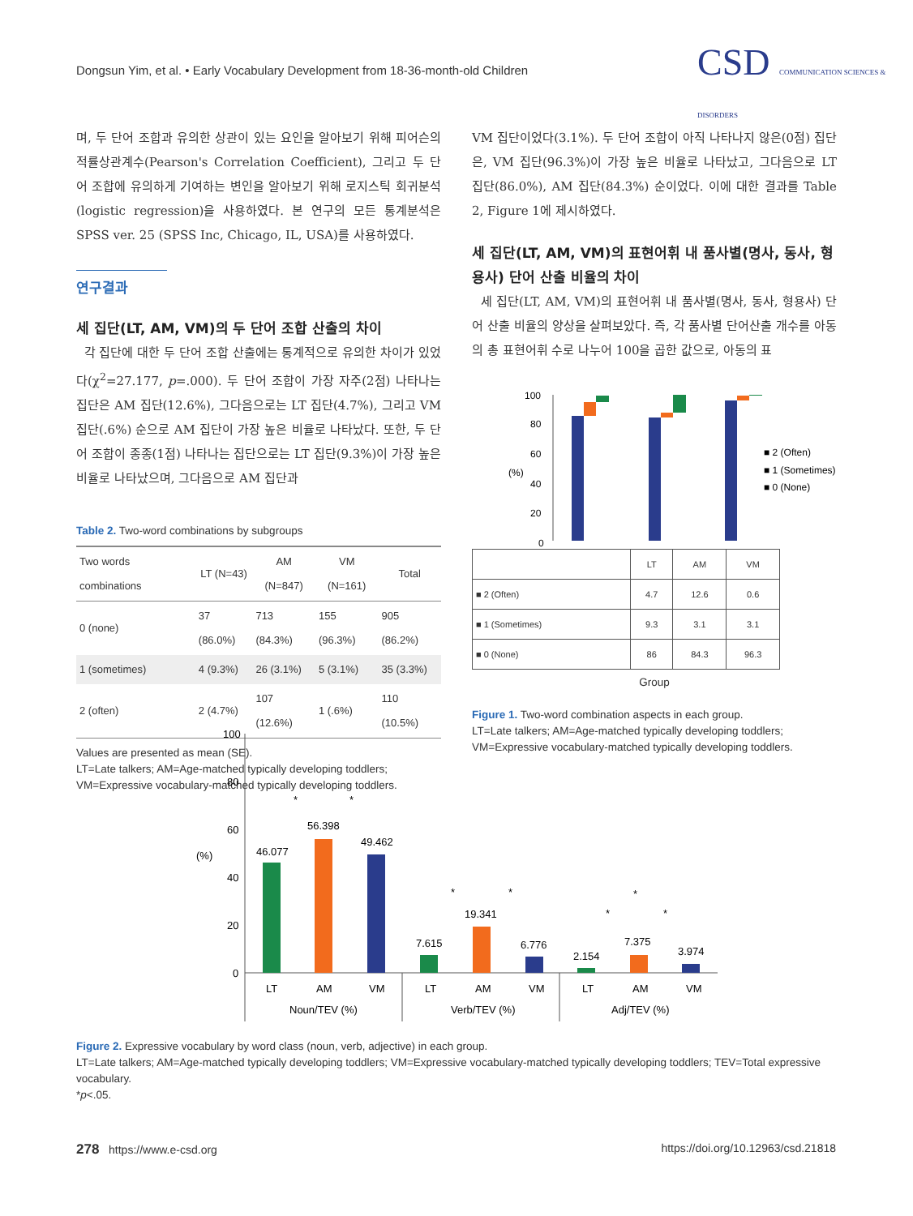Dongsun Yim, et al. • Early Vocabulary Development from 18-36-month-old Children
CSD COMMUNICATION SCIENCES & DISORDERS
며, 두 단어 조합과 유의한 상관이 있는 요인을 알아보기 위해 피어슨의 적률상관계수(Pearson's Correlation Coefficient), 그리고 두 단어 조합에 유의하게 기여하는 변인을 알아보기 위해 로지스틱 회귀분석(logistic regression)을 사용하였다. 본 연구의 모든 통계분석은 SPSS ver. 25 (SPSS Inc, Chicago, IL, USA)를 사용하였다.
연구결과
세 집단(LT, AM, VM)의 두 단어 조합 산출의 차이
각 집단에 대한 두 단어 조합 산출에는 통계적으로 유의한 차이가 있었다(χ<sup>2</sup>=27.177, p=.000). 두 단어 조합이 가장 자주(2점) 나타나는 집단은 AM 집단(12.6%), 그다음으로는 LT 집단(4.7%), 그리고 VM 집단(.6%) 순으로 AM 집단이 가장 높은 비율로 나타났다. 또한, 두 단어 조합이 종종(1점) 나타나는 집단으로는 LT 집단(9.3%)이 가장 높은 비율로 나타났으며, 그다음으로 AM 집단과
Table 2. Two-word combinations by subgroups
| Two words combinations | LT (N=43) | AM (N=847) | VM (N=161) | Total |
| --- | --- | --- | --- | --- |
| 0 (none) | 37 (86.0%) | 713 (84.3%) | 155 (96.3%) | 905 (86.2%) |
| 1 (sometimes) | 4 (9.3%) | 26 (3.1%) | 5 (3.1%) | 35 (3.3%) |
| 2 (often) | 2 (4.7%) | 107 (12.6%) | 1 (.6%) | 110 (10.5%) |
Values are presented as mean (SE).
LT=Late talkers; AM=Age-matched typically developing toddlers; VM=Expressive vocabulary-matched typically developing toddlers.
VM 집단이었다(3.1%). 두 단어 조합이 아직 나타나지 않은(0점) 집단은, VM 집단(96.3%)이 가장 높은 비율로 나타났고, 그다음으로 LT 집단(86.0%), AM 집단(84.3%) 순이었다. 이에 대한 결과를 Table 2, Figure 1에 제시하였다.
세 집단(LT, AM, VM)의 표현어휘 내 품사별(명사, 동사, 형용사) 단어 산출 비율의 차이
세 집단(LT, AM, VM)의 표현어휘 내 품사별(명사, 동사, 형용사) 단어 산출 비율의 양상을 살펴보았다. 즉, 각 품사별 단어산출 개수를 아동의 총 표현어휘 수로 나누어 100을 곱한 값으로, 아동의 표
100
80
60
40
20
0
(%)
■ 2 (Often)
■ 1 (Sometimes)
■ 0 (None)
| | LT | AM | VM |
| ■ 2 (Often) | 4.7 | 12.6 | 0.6 |
| ■ 1 (Sometimes) | 9.3 | 3.1 | 3.1 |
| ■ 0 (None) | 86 | 84.3 | 96.3 |
Group
Figure 1. Two-word combination aspects in each group.
LT=Late talkers; AM=Age-matched typically developing toddlers; VM=Expressive vocabulary-matched typically developing toddlers.
100
80
60
40
20
0
(%)
46.077
56.398
49.462
7.615
19.341
6.776
2.154
7.375
3.974
LT
AM
VM
LT
AM
VM
LT
AM
VM
Noun/TEV (%)
Verb/TEV (%)
Adj/TEV (%)
*
*
*
*
*
*
*
Figure 2. Expressive vocabulary by word class (noun, verb, adjective) in each group.
LT=Late talkers; AM=Age-matched typically developing toddlers; VM=Expressive vocabulary-matched typically developing toddlers; TEV=Total expressive vocabulary.
*p<.05.
278 https://www.e-csd.org
https://doi.org/10.12963/csd.21818